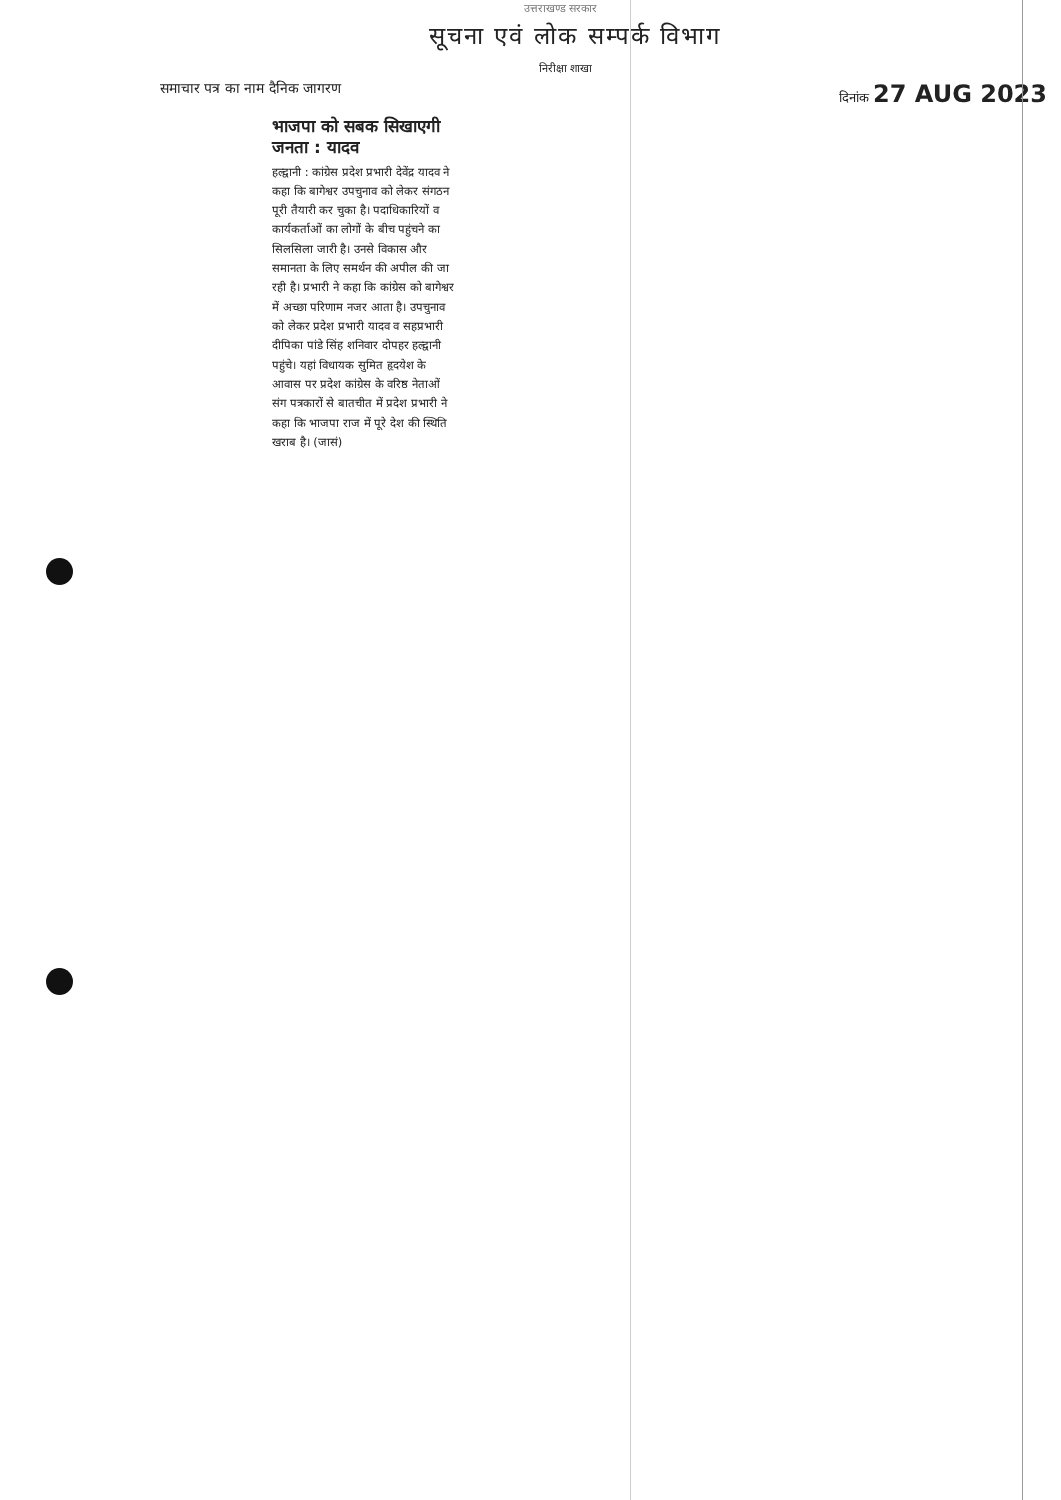उत्तराखण्ड सरकार
सूचना एवं लोक सम्पर्क विभाग
निरीक्षा शाखा
समाचार पत्र का नाम दैनिक जागरण दिनांक 27 AUG 2023
भाजपा को सबक सिखाएगी जनता : यादव
हल्द्वानी : कांग्रेस प्रदेश प्रभारी देवेंद्र यादव ने कहा कि बागेश्वर उपचुनाव को लेकर संगठन पूरी तैयारी कर चुका है। पदाधिकारियों व कार्यकर्ताओं का लोगों के बीच पहुंचने का सिलसिला जारी है। उनसे विकास और समानता के लिए समर्थन की अपील की जा रही है। प्रभारी ने कहा कि कांग्रेस को बागेश्वर में अच्छा परिणाम नजर आता है। उपचुनाव को लेकर प्रदेश प्रभारी यादव व सहप्रभारी दीपिका पांडे सिंह शनिवार दोपहर हल्द्वानी पहुंचे। यहां विधायक सुमित हृदयेश के आवास पर प्रदेश कांग्रेस के वरिष्ठ नेताओं संग पत्रकारों से बातचीत में प्रदेश प्रभारी ने कहा कि भाजपा राज में पूरे देश की स्थिति खराब है। (जासं)